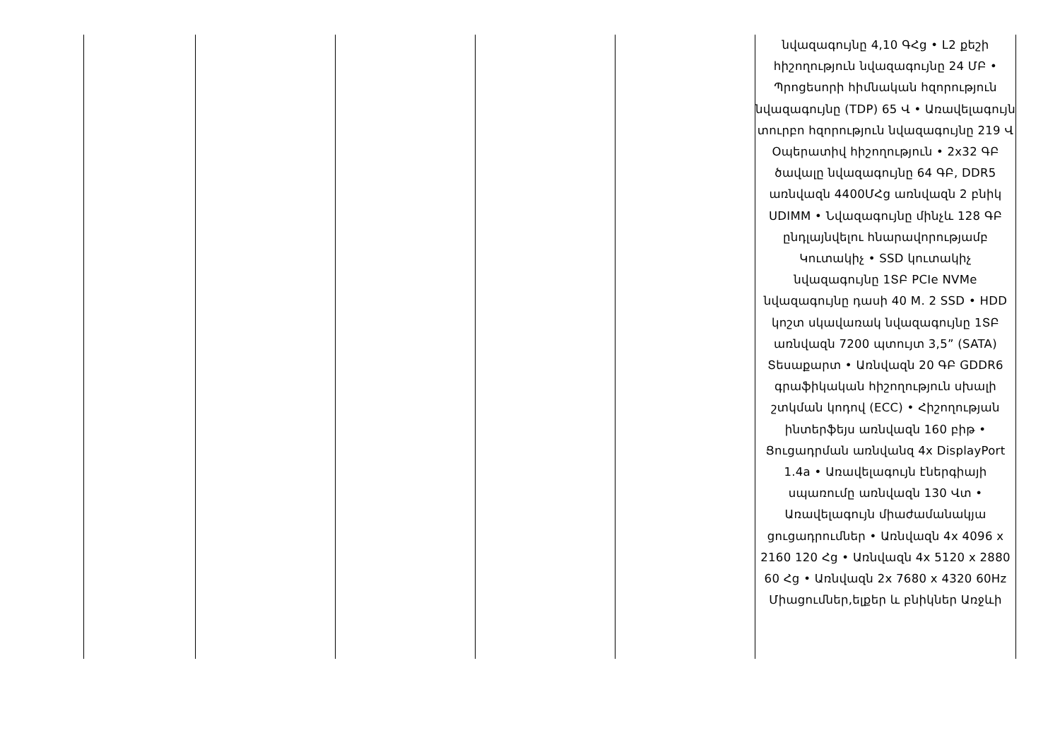| | | | | | նվազագույնը 4,10 ԳՀց • L2 քեշի հիշողություն նվազագույնը 24 ՄԲ • Պրոցեսորի հիմնական հզորություն նվազագույնը (TDP) 65 Վ • Առավելագույն տուրբո հզորություն նվազագույնը 219 Վ Օպերատիվ հիշողություն • 2x32 ԳԲ ծավալը նվազագույնը 64 ԳԲ, DDR5 առնվազն 4400ՄՀց առնվազն 2 բնիկ UDIMM • Նվազագույնը մինչև 128 ԳԲ ընդլայնվելու հնարավորությամբ Կուտակիչ • SSD կուտակիչ նվազագույնը 1ՏԲ PCIe NVMe նվազագույնը դասի 40 M. 2 SSD • HDD կոշտ սկավառակ նվազագույնը 1ՏԲ առնվազն 7200 պտույտ 3,5” (SATA) Տեսաքարտ • Առնվազն 20 ԳԲ GDDR6 գրաֆիկական հիշողություն սխալի շտկման կոդով (ECC) • Հիշողության ինտերֆեյս առնվազն 160 բիթ • Ցուցադրման առնվանզ 4x DisplayPort 1.4a • Առավելագույն էներգիայի սպառումը առնվազն 130 Վտ • Առավելագույն միաժամանակյա ցուցադրումներ • Առնվազն 4x 4096 x 2160 120 Հց • Առնվազն 4x 5120 x 2880 60 Հց • Առնվազն 2x 7680 x 4320 60Hz Միացումներ,ելքեր և բնիկներ Առջևի |